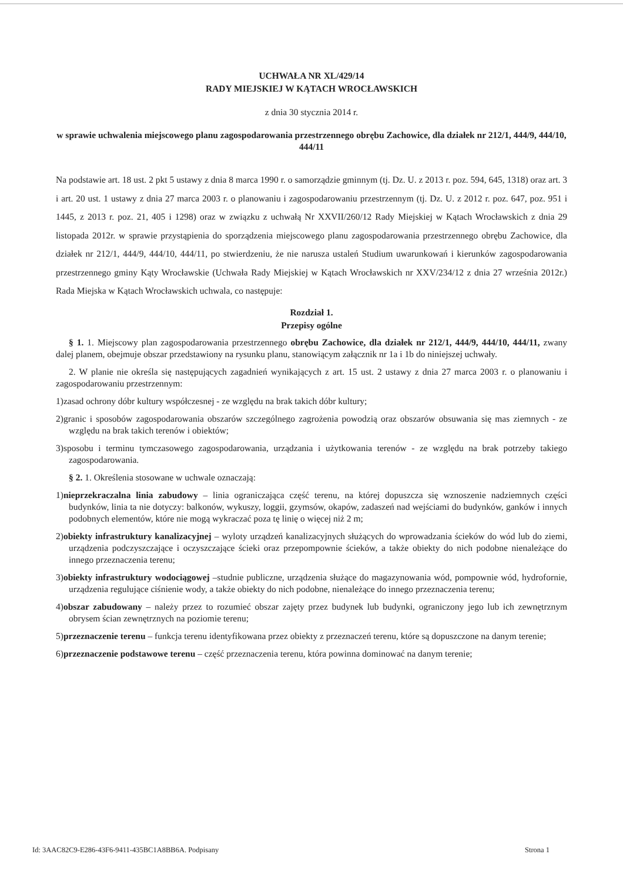UCHWAŁA NR XL/429/14
RADY MIEJSKIEJ W KĄTACH WROCŁAWSKICH
z dnia 30 stycznia 2014 r.
w sprawie uchwalenia miejscowego planu zagospodarowania przestrzennego obrębu Zachowice, dla działek nr 212/1, 444/9, 444/10, 444/11
Na podstawie art. 18 ust. 2 pkt 5 ustawy z dnia 8 marca 1990 r. o samorządzie gminnym (tj. Dz. U. z 2013 r. poz. 594, 645, 1318) oraz art. 3 i art. 20 ust. 1 ustawy z dnia 27 marca 2003 r. o planowaniu i zagospodarowaniu przestrzennym (tj. Dz. U. z 2012 r. poz. 647, poz. 951 i 1445, z 2013 r. poz. 21, 405 i 1298) oraz w związku z uchwałą Nr XXVII/260/12 Rady Miejskiej w Kątach Wrocławskich z dnia 29 listopada 2012r. w sprawie przystąpienia do sporządzenia miejscowego planu zagospodarowania przestrzennego obrębu Zachowice, dla działek nr 212/1, 444/9, 444/10, 444/11, po stwierdzeniu, że nie narusza ustaleń Studium uwarunkowań i kierunków zagospodarowania przestrzennego gminy Kąty Wrocławskie (Uchwała Rady Miejskiej w Kątach Wrocławskich nr XXV/234/12 z dnia 27 września 2012r.) Rada Miejska w Kątach Wrocławskich uchwala, co następuje:
Rozdział 1.
Przepisy ogólne
§ 1. 1. Miejscowy plan zagospodarowania przestrzennego obrębu Zachowice, dla działek nr 212/1, 444/9, 444/10, 444/11, zwany dalej planem, obejmuje obszar przedstawiony na rysunku planu, stanowiącym załącznik nr 1a i 1b do niniejszej uchwały.
2. W planie nie określa się następujących zagadnień wynikających z art. 15 ust. 2 ustawy z dnia 27 marca 2003 r. o planowaniu i zagospodarowaniu przestrzennym:
1)zasad ochrony dóbr kultury współczesnej - ze względu na brak takich dóbr kultury;
2)granic i sposobów zagospodarowania obszarów szczególnego zagrożenia powodzią oraz obszarów obsuwania się mas ziemnych - ze względu na brak takich terenów i obiektów;
3)sposobu i terminu tymczasowego zagospodarowania, urządzania i użytkowania terenów - ze względu na brak potrzeby takiego zagospodarowania.
§ 2. 1. Określenia stosowane w uchwale oznaczają:
1)nieprzekraczalna linia zabudowy – linia ograniczająca część terenu, na której dopuszcza się wznoszenie nadziemnych części budynków, linia ta nie dotyczy: balkonów, wykuszy, loggii, gzymsów, okapów, zadaszeń nad wejściami do budynków, ganków i innych podobnych elementów, które nie mogą wykraczać poza tę linię o więcej niż 2 m;
2)obiekty infrastruktury kanalizacyjnej – wyloty urządzeń kanalizacyjnych służących do wprowadzania ścieków do wód lub do ziemi, urządzenia podczyszczające i oczyszczające ścieki oraz przepompownie ścieków, a także obiekty do nich podobne nienależące do innego przeznaczenia terenu;
3)obiekty infrastruktury wodociągowej –studnie publiczne, urządzenia służące do magazynowania wód, pompownie wód, hydrofornie, urządzenia regulujące ciśnienie wody, a także obiekty do nich podobne, nienależące do innego przeznaczenia terenu;
4)obszar zabudowany – należy przez to rozumieć obszar zajęty przez budynek lub budynki, ograniczony jego lub ich zewnętrznym obrysem ścian zewnętrznych na poziomie terenu;
5)przeznaczenie terenu – funkcja terenu identyfikowana przez obiekty z przeznaczeń terenu, które są dopuszczone na danym terenie;
6)przeznaczenie podstawowe terenu – część przeznaczenia terenu, która powinna dominować na danym terenie;
Id: 3AAC82C9-E286-43F6-9411-435BC1A8BB6A. Podpisany Strona 1